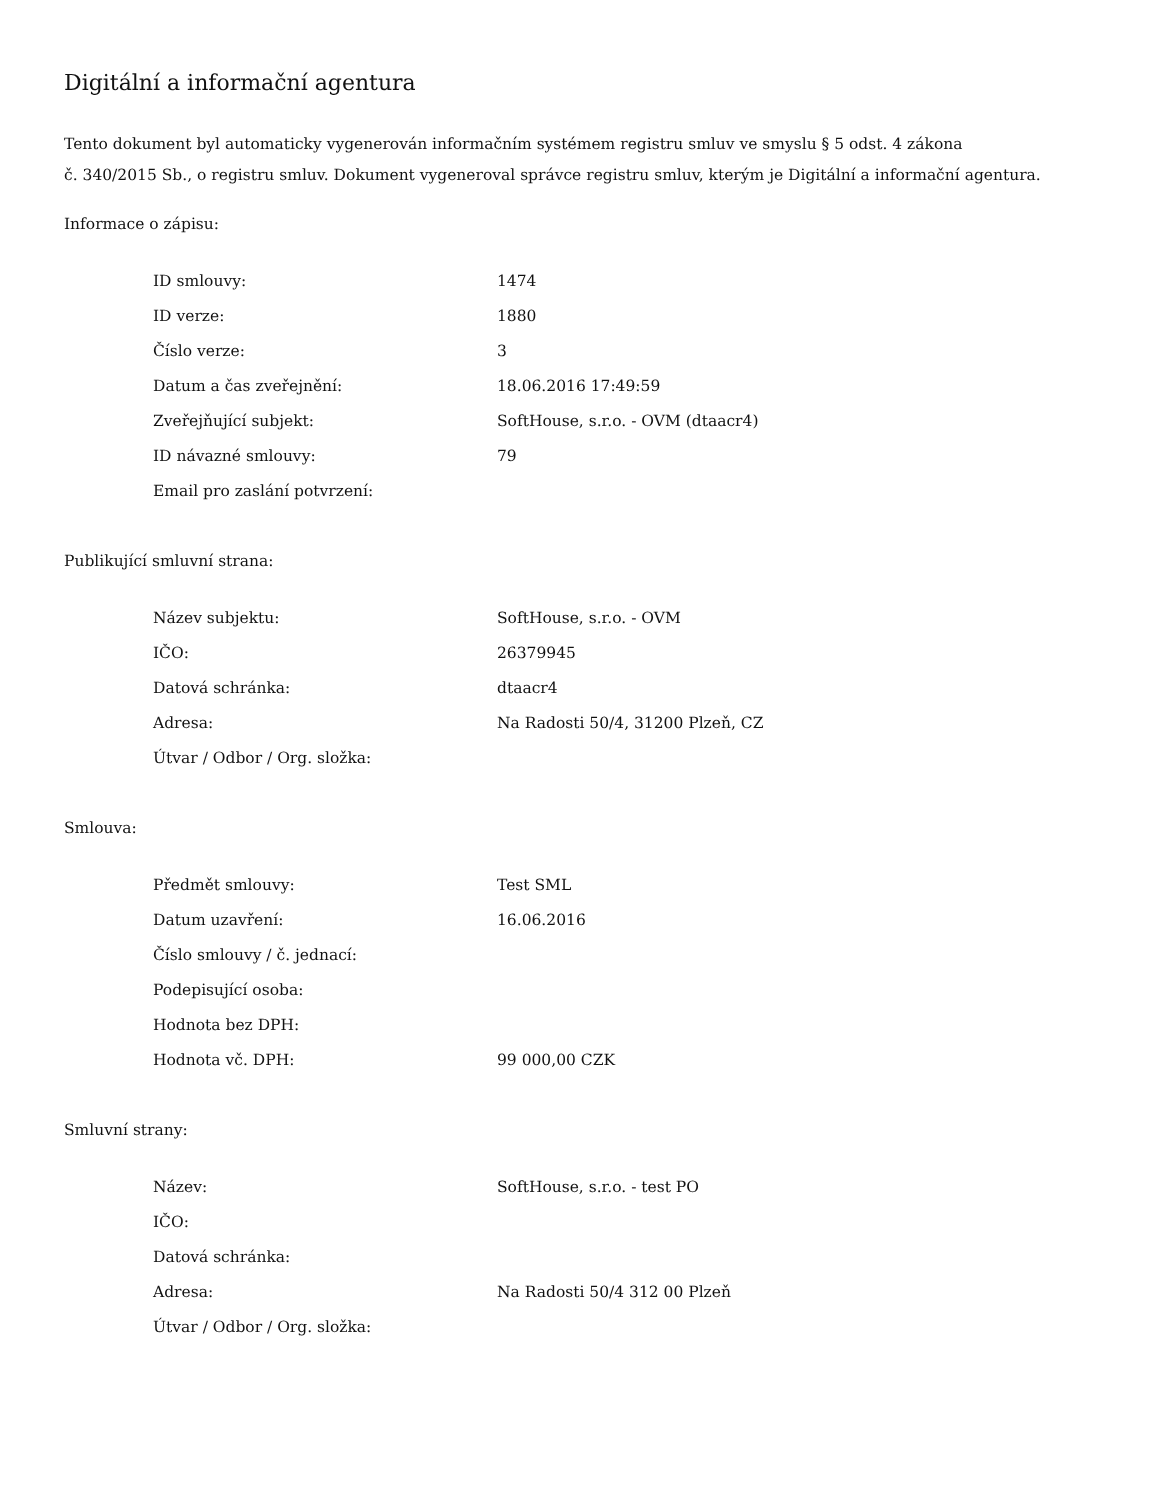Digitální a informační agentura
Tento dokument byl automaticky vygenerován informačním systémem registru smluv ve smyslu § 5 odst. 4 zákona
č. 340/2015 Sb., o registru smluv. Dokument vygeneroval správce registru smluv, kterým je Digitální a informační agentura.
Informace o zápisu:
| ID smlouvy: | 1474 |
| ID verze: | 1880 |
| Číslo verze: | 3 |
| Datum a čas zveřejnění: | 18.06.2016 17:49:59 |
| Zveřejňující subjekt: | SoftHouse, s.r.o. - OVM (dtaacr4) |
| ID návazné smlouvy: | 79 |
| Email pro zaslání potvrzení: | |
Publikující smluvní strana:
| Název subjektu: | SoftHouse, s.r.o. - OVM |
| IČO: | 26379945 |
| Datová schránka: | dtaacr4 |
| Adresa: | Na Radosti 50/4, 31200 Plzeň, CZ |
| Útvar / Odbor / Org. složka: | |
Smlouva:
| Předmět smlouvy: | Test SML |
| Datum uzavření: | 16.06.2016 |
| Číslo smlouvy / č. jednací: | |
| Podepisující osoba: | |
| Hodnota bez DPH: | |
| Hodnota vč. DPH: | 99 000,00 CZK |
Smluvní strany:
| Název: | SoftHouse, s.r.o. - test PO |
| IČO: | |
| Datová schránka: | |
| Adresa: | Na Radosti 50/4 312 00 Plzeň |
| Útvar / Odbor / Org. složka: | |